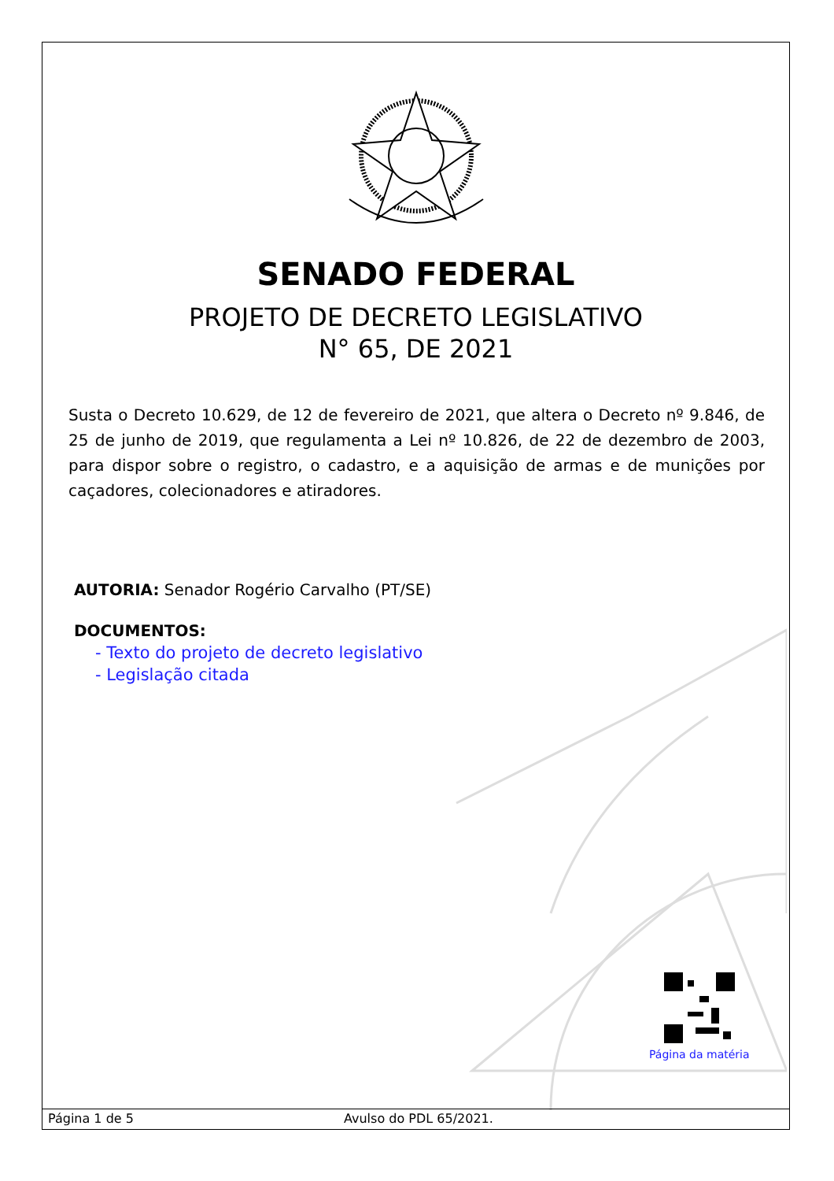SENADO FEDERAL
PROJETO DE DECRETO LEGISLATIVO
N° 65, DE 2021
Susta o Decreto 10.629, de 12 de fevereiro de 2021, que altera o Decreto nº 9.846, de 25 de junho de 2019, que regulamenta a Lei nº 10.826, de 22 de dezembro de 2003, para dispor sobre o registro, o cadastro, e a aquisição de armas e de munições por caçadores, colecionadores e atiradores.
AUTORIA: Senador Rogério Carvalho (PT/SE)
DOCUMENTOS:
- Texto do projeto de decreto legislativo
- Legislação citada
Página da matéria
Página 1 de 5 Avulso do PDL 65/2021.